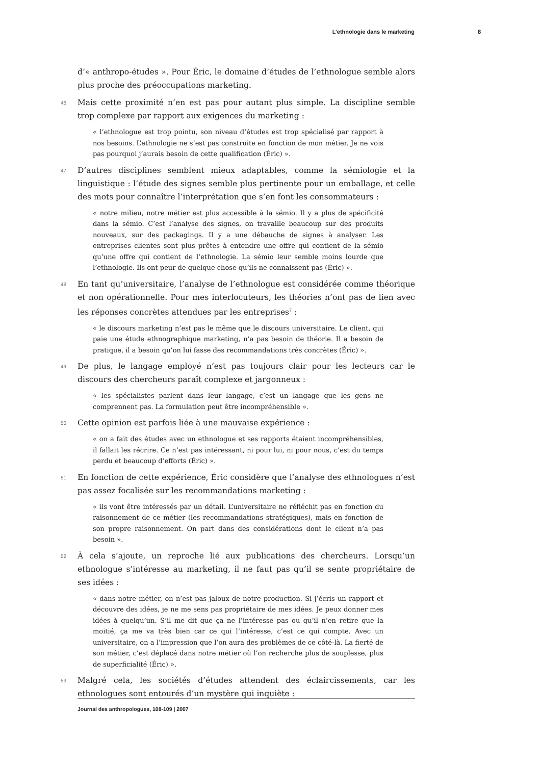L’ethnologie dans le marketing 8
d’« anthropo-études ». Pour Éric, le domaine d’études de l’ethnologue semble alors plus proche des préoccupations marketing.
46 Mais cette proximité n’en est pas pour autant plus simple. La discipline semble trop complexe par rapport aux exigences du marketing :
« l’ethnologue est trop pointu, son niveau d’études est trop spécialisé par rapport à nos besoins. L’ethnologie ne s’est pas construite en fonction de mon métier. Je ne vois pas pourquoi j’aurais besoin de cette qualification (Éric) ».
47 D’autres disciplines semblent mieux adaptables, comme la sémiologie et la linguistique : l’étude des signes semble plus pertinente pour un emballage, et celle des mots pour connaître l’interprétation que s’en font les consommateurs :
« notre milieu, notre métier est plus accessible à la sémio. Il y a plus de spécificité dans la sémio. C’est l’analyse des signes, on travaille beaucoup sur des produits nouveaux, sur des packagings. Il y a une débauche de signes à analyser. Les entreprises clientes sont plus prêtes à entendre une offre qui contient de la sémio qu’une offre qui contient de l’ethnologie. La sémio leur semble moins lourde que l’ethnologie. Ils ont peur de quelque chose qu’ils ne connaissent pas (Éric) ».
48 En tant qu’universitaire, l’analyse de l’ethnologue est considérée comme théorique et non opérationnelle. Pour mes interlocuteurs, les théories n’ont pas de lien avec les réponses concrètes attendues par les entreprises<sup>7</sup> :
« le discours marketing n’est pas le même que le discours universitaire. Le client, qui paie une étude ethnographique marketing, n’a pas besoin de théorie. Il a besoin de pratique, il a besoin qu’on lui fasse des recommandations très concrètes (Éric) ».
49 De plus, le langage employé n’est pas toujours clair pour les lecteurs car le discours des chercheurs paraît complexe et jargonneux :
« les spécialistes parlent dans leur langage, c’est un langage que les gens ne comprennent pas. La formulation peut être incompréhensible ».
50 Cette opinion est parfois liée à une mauvaise expérience :
« on a fait des études avec un ethnologue et ses rapports étaient incompréhensibles, il fallait les récrire. Ce n’est pas intéressant, ni pour lui, ni pour nous, c’est du temps perdu et beaucoup d’efforts (Éric) ».
51 En fonction de cette expérience, Éric considère que l’analyse des ethnologues n’est pas assez focalisée sur les recommandations marketing :
« ils vont être intéressés par un détail. L’universitaire ne réfléchit pas en fonction du raisonnement de ce métier (les recommandations stratégiques), mais en fonction de son propre raisonnement. On part dans des considérations dont le client n’a pas besoin ».
52 À cela s’ajoute, un reproche lié aux publications des chercheurs. Lorsqu’un ethnologue s’intéresse au marketing, il ne faut pas qu’il se sente propriétaire de ses idées :
« dans notre métier, on n’est pas jaloux de notre production. Si j’écris un rapport et découvre des idées, je ne me sens pas propriétaire de mes idées. Je peux donner mes idées à quelqu’un. S’il me dit que ça ne l’intéresse pas ou qu’il n’en retire que la moitié, ça me va très bien car ce qui l’intéresse, c’est ce qui compte. Avec un universitaire, on a l’impression que l’on aura des problèmes de ce côté-là. La fierté de son métier, c’est déplacé dans notre métier où l’on recherche plus de souplesse, plus de superficialité (Éric) ».
53 Malgré cela, les sociétés d’études attendent des éclaircissements, car les ethnologues sont entourés d’un mystère qui inquiète :
Journal des anthropologues, 108-109 | 2007